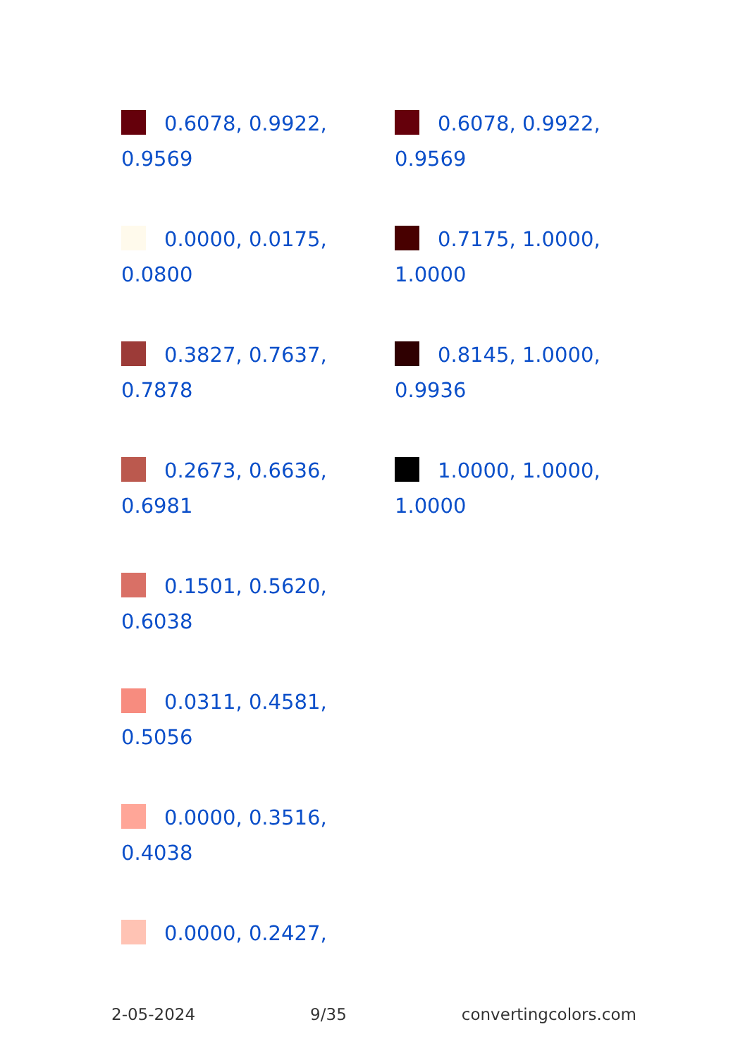0.6078, 0.9922, 0.9569
0.0000, 0.0175, 0.0800
0.3827, 0.7637, 0.7878
0.2673, 0.6636, 0.6981
0.1501, 0.5620, 0.6038
0.0311, 0.4581, 0.5056
0.0000, 0.3516, 0.4038
0.0000, 0.2427,
0.6078, 0.9922, 0.9569
0.7175, 1.0000, 1.0000
0.8145, 1.0000, 0.9936
1.0000, 1.0000, 1.0000
2-05-2024 9/35 convertingcolors.com